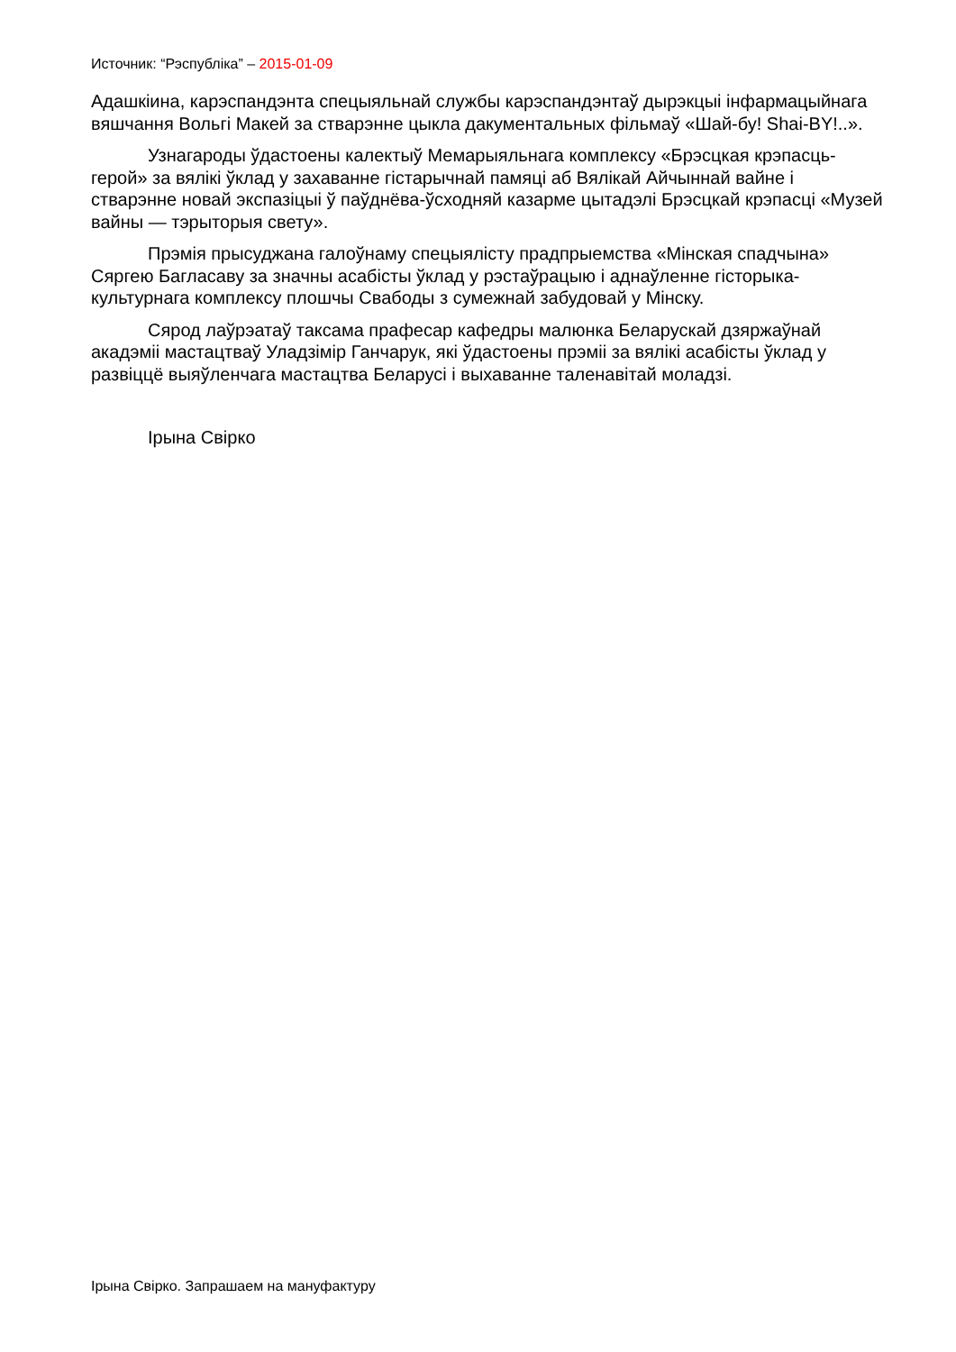Источник: “Рэспубліка” – 2015-01-09
Адашкіина, карэспандэнта спецыяльнай службы карэспандэнтаў дырэкцыі інфармацыйнага вяшчання Вольгі Макей за стварэнне цыкла дакументальных фільмаў «Шай-бу! Shai-BY!..».
Узнагароды ўдастоены калектыў Мемарыяльнага комплексу «Брэсцкая крэпасць-герой» за вялікі ўклад у захаванне гістарычнай памяці аб Вялікай Айчыннай вайне і стварэнне новай экспазіцыі ў паўднёва-ўсходняй казарме цытадэлі Брэсцкай крэпасці «Музей вайны — тэрыторыя свету».
Прэмія прысуджана галоўнаму спецыялісту прадпрыемства «Мінская спадчына» Сяргею Багласаву за значны асабісты ўклад у рэстаўрацыю і аднаўленне гісторыка-культурнага комплексу плошчы Свабоды з сумежнай забудовай у Мінску.
Сярод лаўрэатаў таксама прафесар кафедры малюнка Беларускай дзяржаўнай акадэміі мастацтваў Уладзімір Ганчарук, які ўдастоены прэміі за вялікі асабісты ўклад у развіццё выяўленчага мастацтва Беларусі і выхаванне таленавітай моладзі.
Ірына Свірко
Ірына Свірко. Запрашаем на мануфактуру